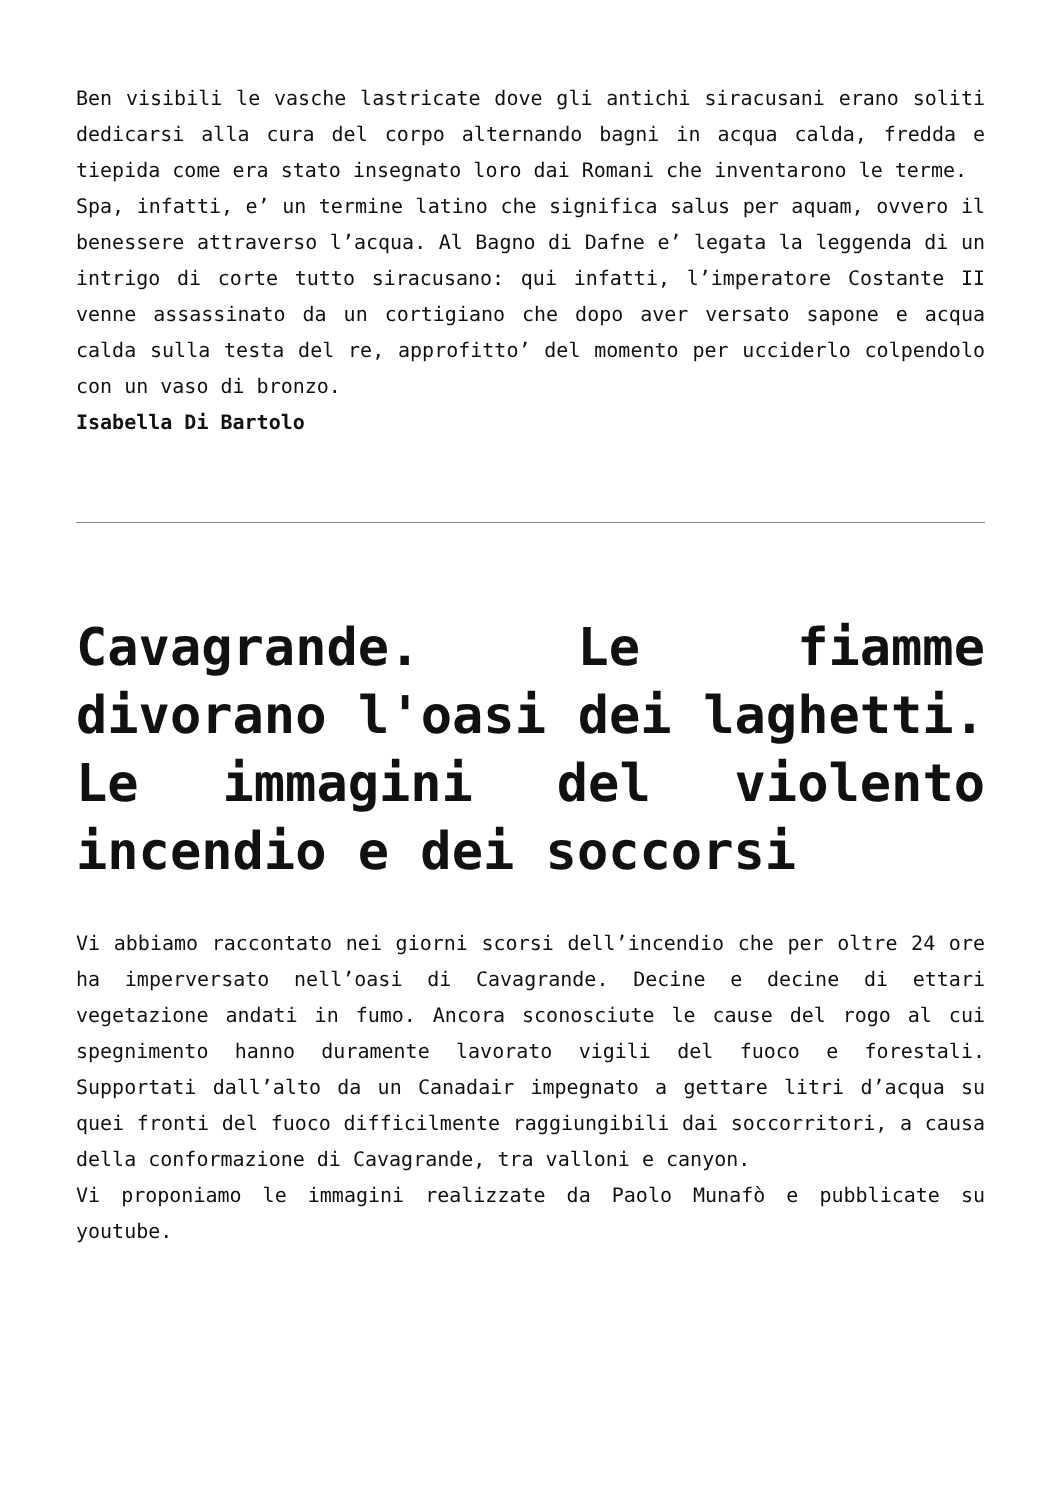Ben visibili le vasche lastricate dove gli antichi siracusani erano soliti dedicarsi alla cura del corpo alternando bagni in acqua calda, fredda e tiepida come era stato insegnato loro dai Romani che inventarono le terme.
Spa, infatti, e’ un termine latino che significa salus per aquam, ovvero il benessere attraverso l’acqua. Al Bagno di Dafne e’ legata la leggenda di un intrigo di corte tutto siracusano: qui infatti, l’imperatore Costante II venne assassinato da un cortigiano che dopo aver versato sapone e acqua calda sulla testa del re, approfitto’ del momento per ucciderlo colpendolo con un vaso di bronzo.
Isabella Di Bartolo
Cavagrande. Le fiamme divorano l'oasi dei laghetti. Le immagini del violento incendio e dei soccorsi
Vi abbiamo raccontato nei giorni scorsi dell’incendio che per oltre 24 ore ha imperversato nell’oasi di Cavagrande. Decine e decine di ettari vegetazione andati in fumo. Ancora sconosciute le cause del rogo al cui spegnimento hanno duramente lavorato vigili del fuoco e forestali. Supportati dall’alto da un Canadair impegnato a gettare litri d’acqua su quei fronti del fuoco difficilmente raggiungibili dai soccorritori, a causa della conformazione di Cavagrande, tra valloni e canyon.
Vi proponiamo le immagini realizzate da Paolo Munafò e pubblicate su youtube.